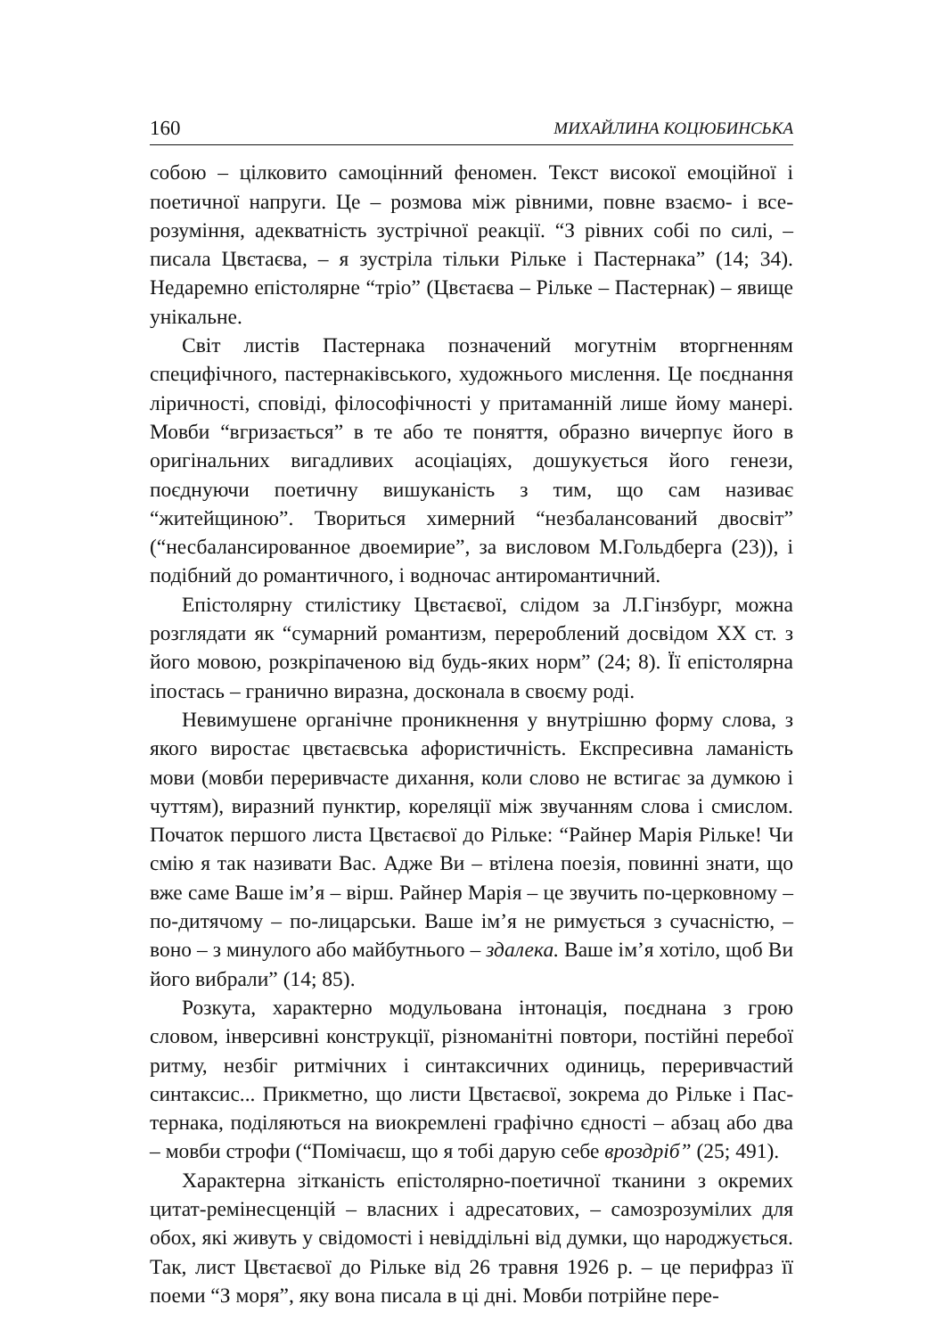160 МИХАЙЛИНА КОЦЮБИНСЬКА
собою – цілковито самоцінний феномен. Текст високої емоційної і поетичної напруги. Це – розмова між рівними, повне взаємо- і все­розуміння, адекватність зустрічної реакції. “З рівних собі по силі, – писала Цвєтаєва, – я зустріла тільки Рільке і Пастернака” (14; 34). Недаремно епістолярне “тріо” (Цвєтаєва – Рільке – Пастернак) – явище унікальне.
Світ листів Пастернака позначений могутнім вторгненням специфічного, пастернаківського, художнього мислення. Це поєднання ліричності, сповіді, філософічності у притаманній лише йому манері. Мовби “вгризається” в те або те поняття, образно вичер­пує його в оригінальних вигадливих асоціаціях, дошукується його генези, поєднуючи поетичну вишуканість з тим, що сам називає “житейщиною”. Твориться химерний “незбалансований двосвіт” (“несбалансированное двоемирие”, за висловом М.Гольдберга (23)), і подібний до романтичного, і водночас антиромантичний.
Епістолярну стилістику Цвєтаєвої, слідом за Л.Гінзбург, можна розглядати як “сумарний романтизм, перероблений досвідом XX ст. з його мовою, розкріпаченою від будь-яких норм” (24; 8). Її епістолярна іпостась – гранично виразна, досконала в своєму роді.
Невимушене органічне проникнення у внутрішню форму слова, з якого виростає цвєтаєвська афористичність. Експресивна ламаність мови (мовби переривчасте дихання, коли слово не встигає за думкою і чуттям), виразний пунктир, кореляції між звучанням слова і смислом. Початок першого листа Цвєтаєвої до Рільке: “Райнер Марія Рільке! Чи смію я так називати Вас. Адже Ви – втілена поезія, повинні знати, що вже саме Ваше ім’я – вірш. Райнер Марія – це звучить по-церковному – по-дитячому – по-лицарськи. Ваше ім’я не римується з сучасністю, – воно – з минулого або майбутнього – здалека. Ваше ім’я хотіло, щоб Ви його вибрали” (14; 85).
Розкута, характерно модульована інтонація, поєднана з грою словом, інверсивні конструкції, різноманітні повтори, постійні пере­бої ритму, незбіг ритмічних і синтаксичних одиниць, переривчастий синтаксис... Прикметно, що листи Цвєтаєвої, зокрема до Рільке і Пас­тернака, поділяються на виокремлені графічно єдності – абзац або два – мовби строфи (“Помічаєш, що я тобі дарую себе вроздріб” (25; 491).
Характерна зітканість епістолярно-поетичної тканини з окремих цитат-ремінесценцій – власних і адресатових, – самозрозумілих для обох, які живуть у свідомості і невіддільні від думки, що народжується. Так, лист Цвєтаєвої до Рільке від 26 травня 1926 р. – це перифраз її поеми “З моря”, яку вона писала в ці дні. Мовби потрійне пере-